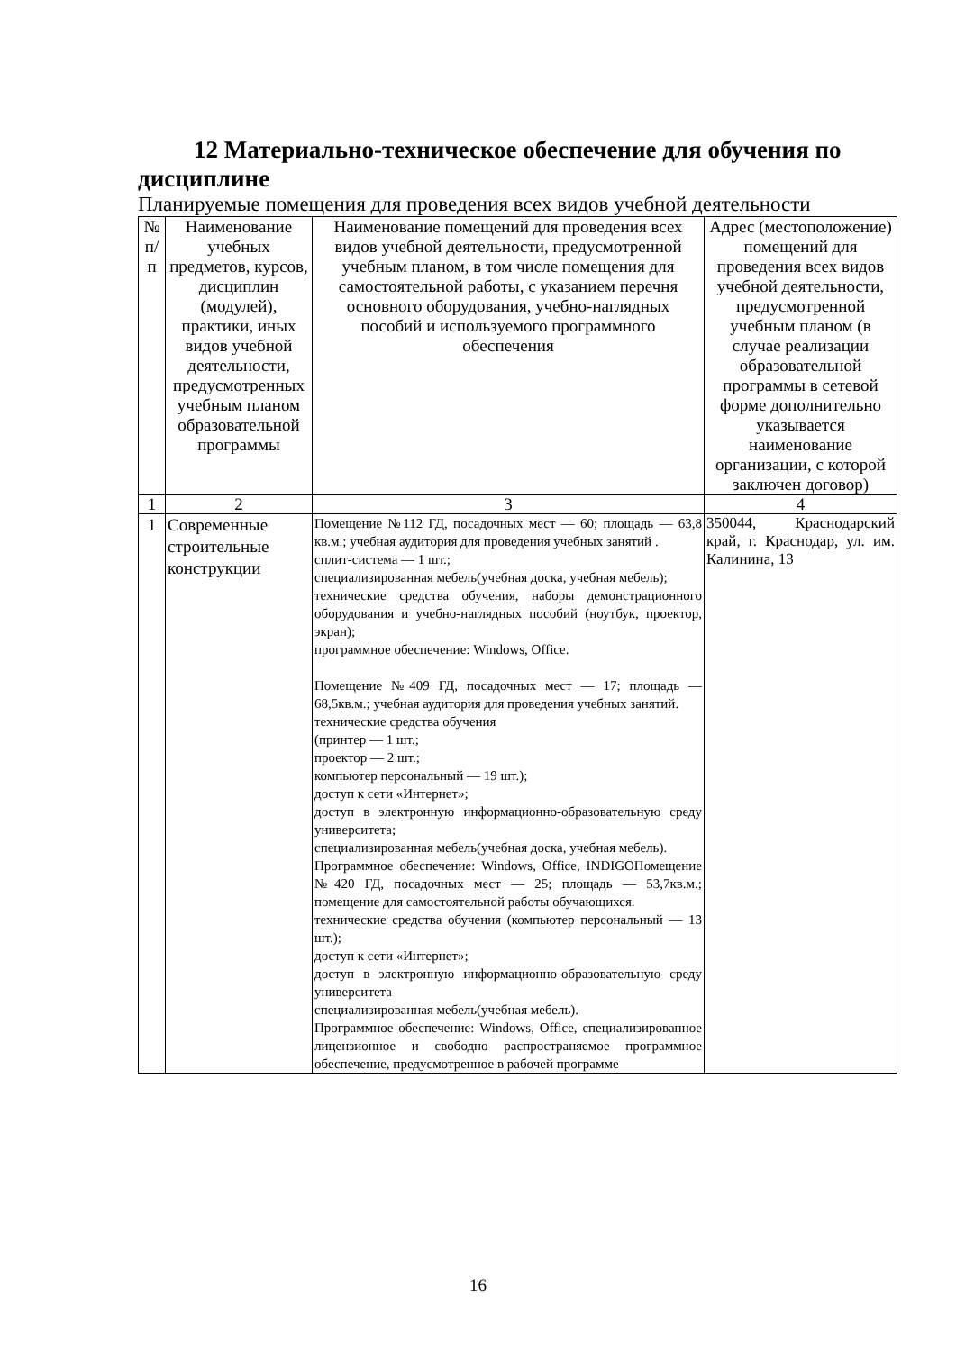12 Материально-техническое обеспечение для обучения по дисциплине
Планируемые помещения для проведения всех видов учебной деятельности
| № п/п | Наименование учебных предметов, курсов, дисциплин (модулей), практики, иных видов учебной деятельности, предусмотренных учебным планом образовательной программы | Наименование помещений для проведения всех видов учебной деятельности, предусмотренной учебным планом, в том числе помещения для самостоятельной работы, с указанием перечня основного оборудования, учебно-наглядных пособий и используемого программного обеспечения | Адрес (местоположение) помещений для проведения всех видов учебной деятельности, предусмотренной учебным планом (в случае реализации образовательной программы в сетевой форме дополнительно указывается наименование организации, с которой заключен договор) |
| --- | --- | --- | --- |
| 1 | 2 | 3 | 4 |
| 1 | Современные строительные конструкции | Помещение №112 ГД, посадочных мест — 60; площадь — 63,8 кв.м.; учебная аудитория для проведения учебных занятий . сплит-система — 1 шт.; специализированная мебель(учебная доска, учебная мебель); технические средства обучения, наборы демонстрационного оборудования и учебно-наглядных пособий (ноутбук, проектор, экран); программное обеспечение: Windows, Office. Помещение №409 ГД, посадочных мест — 17; площадь — 68,5кв.м.; учебная аудитория для проведения учебных занятий. технические средства обучения (принтер — 1 шт.; проектор — 2 шт.; компьютер персональный — 19 шт.); доступ к сети «Интернет»; доступ в электронную информационно-образовательную среду университета; специализированная мебель(учебная доска, учебная мебель). Программное обеспечение: Windows, Office, INDIGOПомещение №420 ГД, посадочных мест — 25; площадь — 53,7кв.м.; помещение для самостоятельной работы обучающихся. технические средства обучения (компьютер персональный — 13 шт.); доступ к сети «Интернет»; доступ в электронную информационно-образовательную среду университета специализированная мебель(учебная мебель). Программное обеспечение: Windows, Office, специализированное лицензионное и свободно распространяемое программное обеспечение, предусмотренное в рабочей программе | 350044, Краснодарский край, г. Краснодар, ул. им. Калинина, 13 |
16